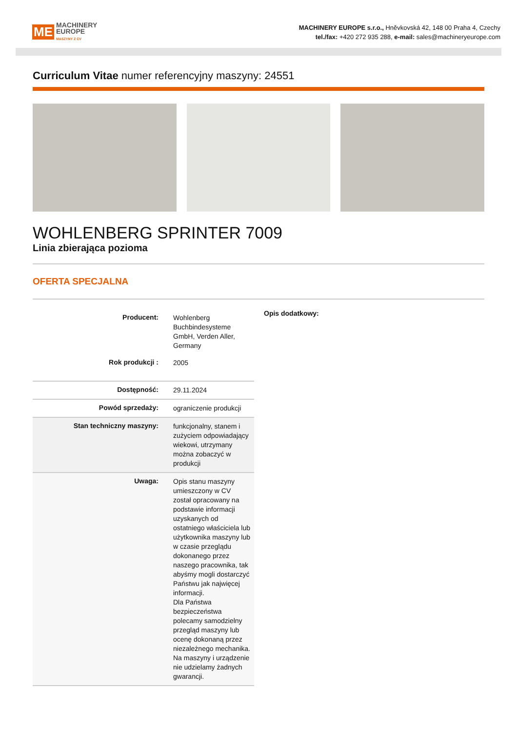ME MACHINERY
EUROPE
MASZYNY Z CV
MACHINERY EUROPE s.r.o., Hněvkovská 42, 148 00 Praha 4, Czechy
tel./fax: +420 272 935 288, e-mail: sales@machineryeurope.com
Curriculum Vitae numer referencyjny maszyny: 24551
WOHLENBERG SPRINTER 7009
Linia zbierająca pozioma
OFERTA SPECJALNA
| Producent: | Wohlenberg Buchbindesysteme GmbH, Verden Aller, Germany |
| Rok produkcji : | 2005 |
| Dostępność: | 29.11.2024 |
| Powód sprzedaży: | ograniczenie produkcji |
| Stan techniczny maszyny: | funkcjonalny, stanem i zużyciem odpowiadający wiekowi, utrzymany można zobaczyć w produkcji |
| Uwaga: | Opis stanu maszyny umieszczony w CV został opracowany na podstawie informacji uzyskanych od ostatniego właściciela lub użytkownika maszyny lub w czasie przeglądu dokonanego przez naszego pracownika, tak abyśmy mogli dostarczyć Państwu jak najwięcej informacji. Dla Państwa bezpieczeństwa polecamy samodzielny przegląd maszyny lub ocenę dokonaną przez niezależnego mechanika. Na maszyny i urządzenie nie udzielamy żadnych gwarancji. |
Opis dodatkowy: